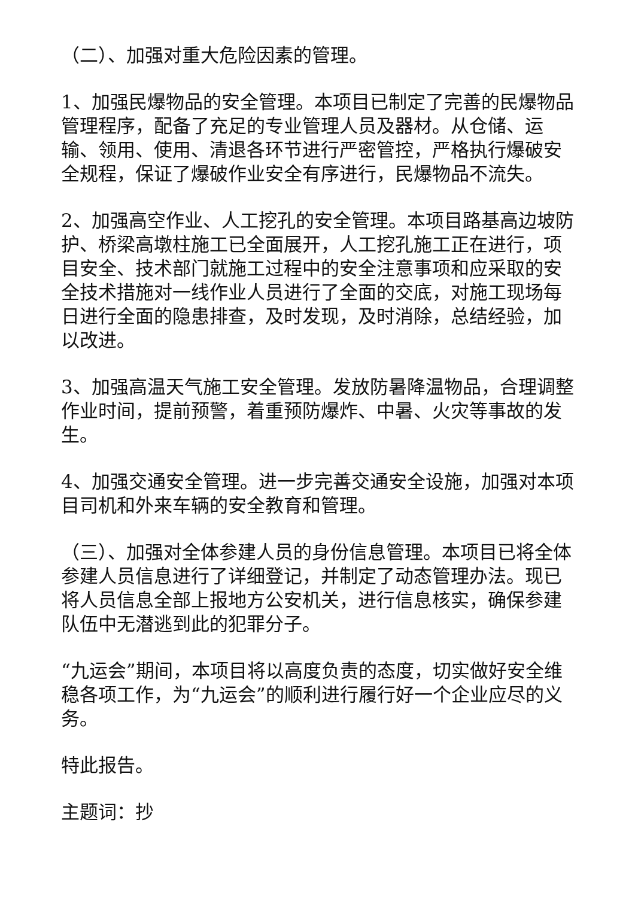（二）、加强对重大危险因素的管理。
1、加强民爆物品的安全管理。本项目已制定了完善的民爆物品管理程序，配备了充足的专业管理人员及器材。从仓储、运输、领用、使用、清退各环节进行严密管控，严格执行爆破安全规程，保证了爆破作业安全有序进行，民爆物品不流失。
2、加强高空作业、人工挖孔的安全管理。本项目路基高边坡防护、桥梁高墩柱施工已全面展开，人工挖孔施工正在进行，项目安全、技术部门就施工过程中的安全注意事项和应采取的安全技术措施对一线作业人员进行了全面的交底，对施工现场每日进行全面的隐患排查，及时发现，及时消除，总结经验，加以改进。
3、加强高温天气施工安全管理。发放防暑降温物品，合理调整作业时间，提前预警，着重预防爆炸、中暑、火灾等事故的发生。
4、加强交通安全管理。进一步完善交通安全设施，加强对本项目司机和外来车辆的安全教育和管理。
（三）、加强对全体参建人员的身份信息管理。本项目已将全体参建人员信息进行了详细登记，并制定了动态管理办法。现已将人员信息全部上报地方公安机关，进行信息核实，确保参建队伍中无潜逃到此的犯罪分子。
“九运会”期间，本项目将以高度负责的态度，切实做好安全维稳各项工作，为“九运会”的顺利进行履行好一个企业应尽的义务。
特此报告。
主题词：抄